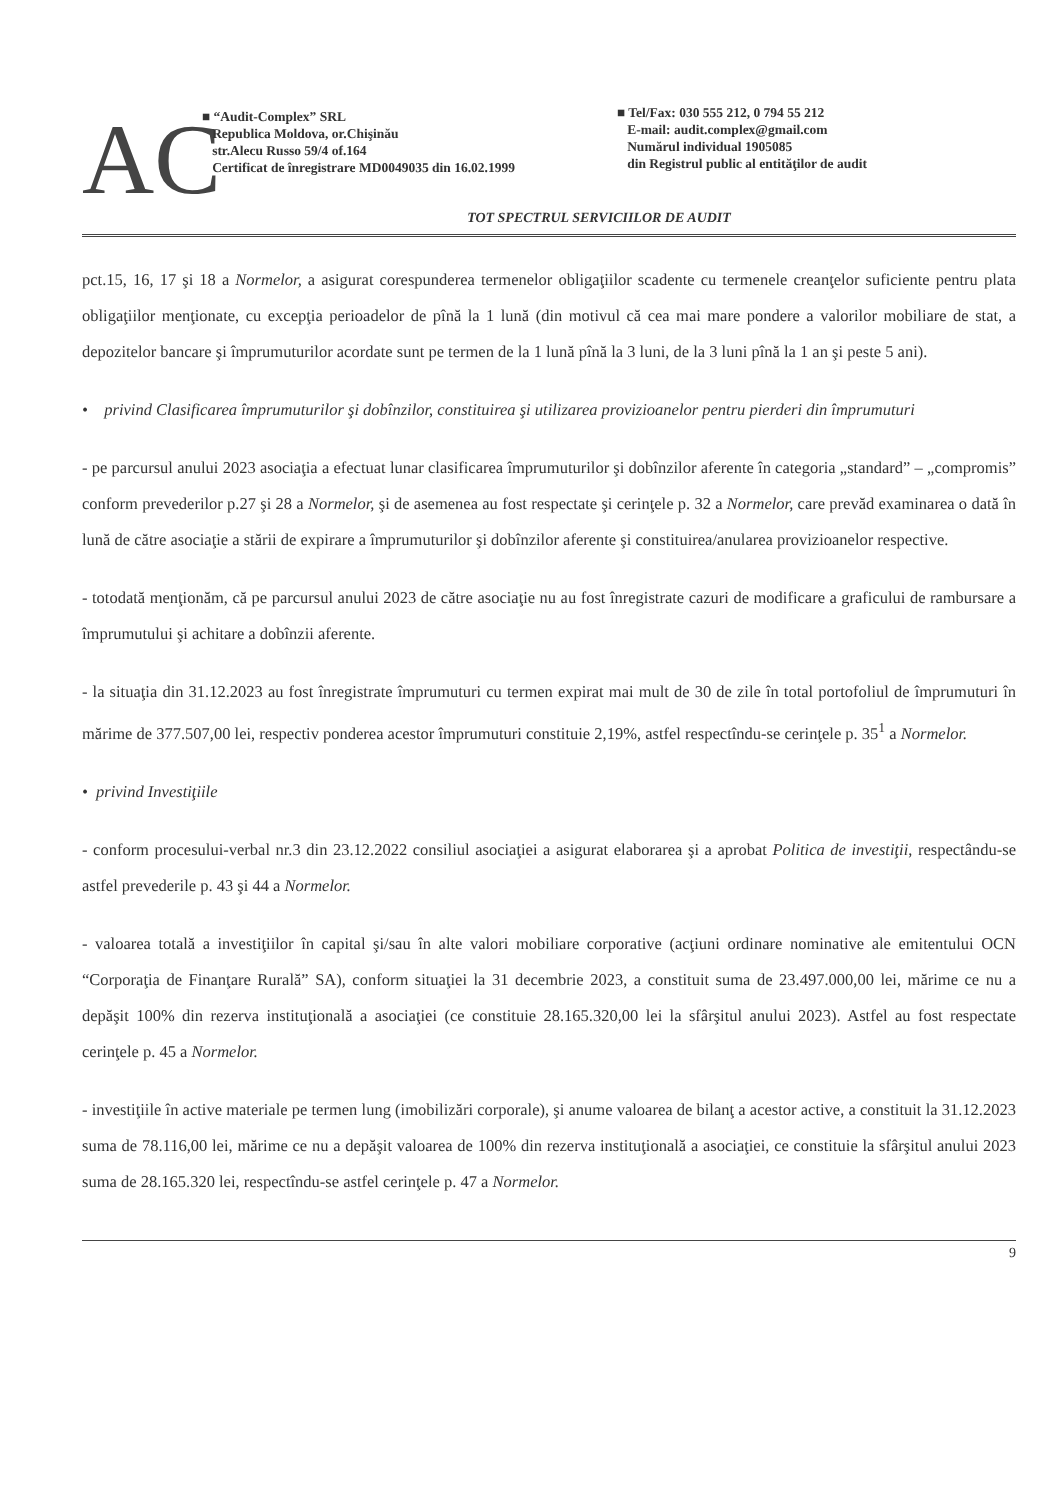AC
■ “Audit-Complex” SRL
Republica Moldova, or.Chişinău
str.Alecu Russo 59/4 of.164
Certificat de înregistrare MD0049035 din 16.02.1999
■ Tel/Fax: 030 555 212, 0 794 55 212
E-mail: audit.complex@gmail.com
Numărul individual 1905085
din Registrul public al entităţilor de audit
TOT SPECTRUL SERVICIILOR DE AUDIT
pct.15, 16, 17 şi 18 a Normelor, a asigurat corespunderea termenelor obligaţiilor scadente cu termenele creanţelor suficiente pentru plata obligaţiilor menţionate, cu excepţia perioadelor de pînă la 1 lună (din motivul că cea mai mare pondere a valorilor mobiliare de stat, a depozitelor bancare şi împrumuturilor acordate sunt pe termen de la 1 lună pînă la 3 luni, de la 3 luni pînă la 1 an şi peste 5 ani).
• privind Clasificarea împrumuturilor şi dobînzilor, constituirea şi utilizarea provizioanelor pentru pierderi din împrumuturi
- pe parcursul anului 2023 asociaţia a efectuat lunar clasificarea împrumuturilor şi dobînzilor aferente în categoria „standard” – „compromis” conform prevederilor p.27 şi 28 a Normelor, şi de asemenea au fost respectate şi cerinţele p. 32 a Normelor, care prevăd examinarea o dată în lună de către asociaţie a stării de expirare a împrumuturilor şi dobînzilor aferente şi constituirea/anularea provizioanelor respective.
- totodată menţionăm, că pe parcursul anului 2023 de către asociaţie nu au fost înregistrate cazuri de modificare a graficului de rambursare a împrumutului şi achitare a dobînzii aferente.
- la situaţia din 31.12.2023 au fost înregistrate împrumuturi cu termen expirat mai mult de 30 de zile în total portofoliul de împrumuturi în mărime de 377.507,00 lei, respectiv ponderea acestor împrumuturi constituie 2,19%, astfel respectîndu-se cerinţele p. 35<sup>1</sup> a Normelor.
• privind Investiţiile
- conform procesului-verbal nr.3 din 23.12.2022 consiliul asociaţiei a asigurat elaborarea şi a aprobat Politica de investiţii, respectându-se astfel prevederile p. 43 şi 44 a Normelor.
- valoarea totală a investiţiilor în capital şi/sau în alte valori mobiliare corporative (acţiuni ordinare nominative ale emitentului OCN “Corporaţia de Finanţare Rurală” SA), conform situaţiei la 31 decembrie 2023, a constituit suma de 23.497.000,00 lei, mărime ce nu a depăşit 100% din rezerva instituţională a asociaţiei (ce constituie 28.165.320,00 lei la sfârşitul anului 2023). Astfel au fost respectate cerinţele p. 45 a Normelor.
- investiţiile în active materiale pe termen lung (imobilizări corporale), şi anume valoarea de bilanţ a acestor active, a constituit la 31.12.2023 suma de 78.116,00 lei, mărime ce nu a depăşit valoarea de 100% din rezerva instituţională a asociaţiei, ce constituie la sfârşitul anului 2023 suma de 28.165.320 lei, respectîndu-se astfel cerinţele p. 47 a Normelor.
9